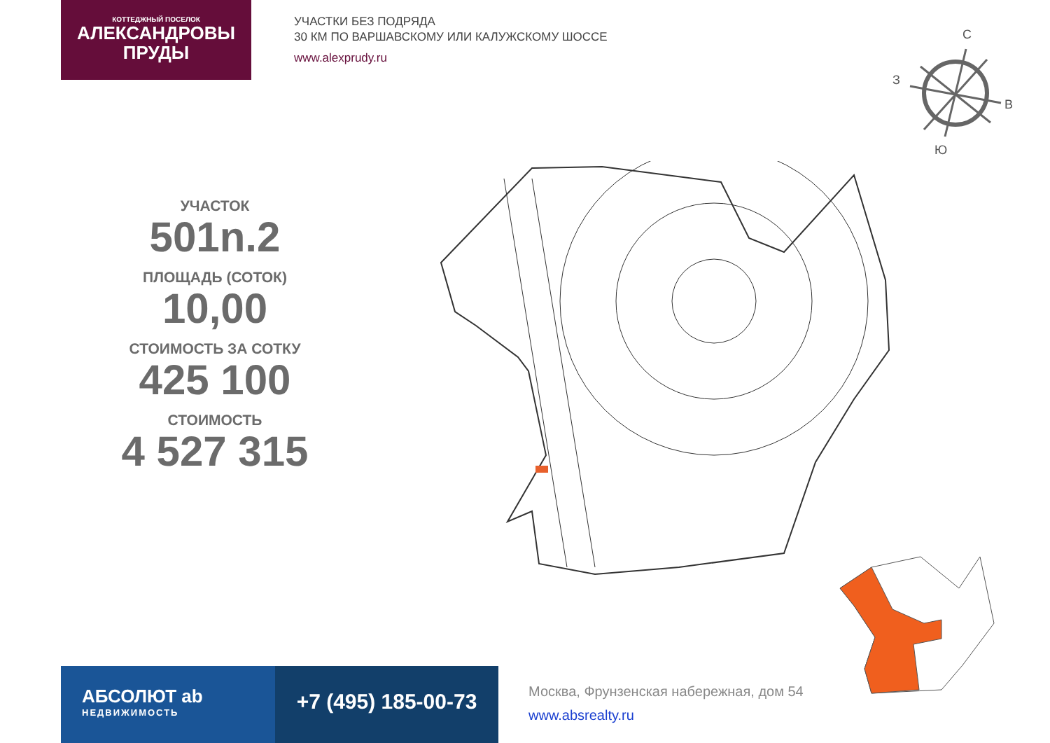КОТТЕДЖНЫЙ ПОСЕЛОК
АЛЕКСАНДРОВЫ
ПРУДЫ
УЧАСТКИ БЕЗ ПОДРЯДА
30 КМ ПО ВАРШАВСКОМУ ИЛИ КАЛУЖСКОМУ ШОССЕ
www.alexprudy.ru
С
З
В
Ю
УЧАСТОК
501n.2
ПЛОЩАДЬ (СОТОК)
10,00
СТОИМОСТЬ ЗА СОТКУ
425 100
СТОИМОСТЬ
4 527 315
АБСОЛЮТ ab
НЕДВИЖИМОСТЬ
+7 (495) 185-00-73
Москва, Фрунзенская набережная, дом 54
www.absrealty.ru